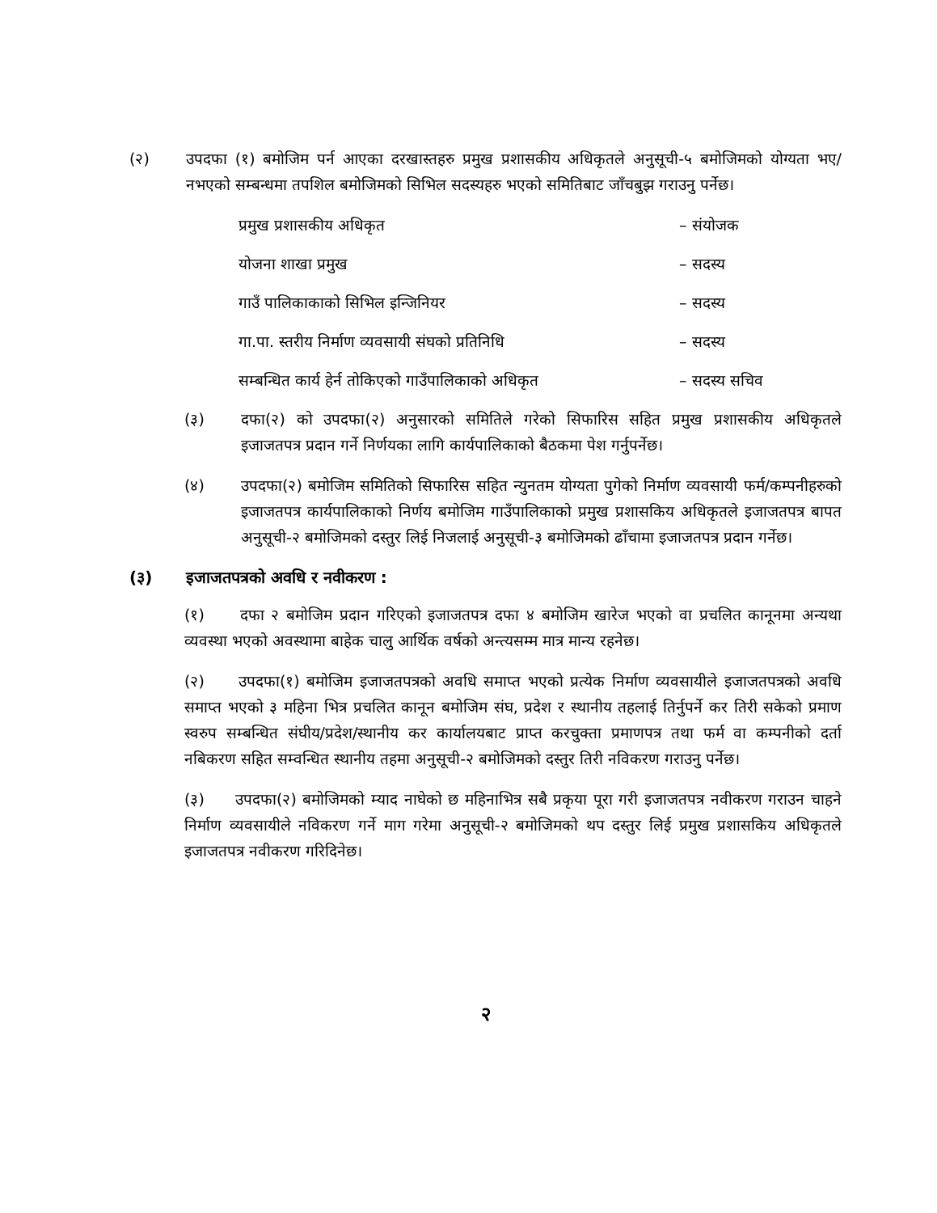(२) उपदफा (१) बमोजिम पर्न आएका दरखास्तहरु प्रमुख प्रशासकीय अधिकृतले अनुसूची-५ बमोजिमको योग्यता भए/नभएको सम्बन्धमा तपशिल बमोजिमको सिभिल सदस्यहरु भएको समितिबाट जाँचबुझ गराउनु पर्नेछ।
प्रमुख प्रशासकीय अधिकृत – संयोजक
योजना शाखा प्रमुख – सदस्य
गाउँ पालिकाकाको सिभिल इन्जिनियर – सदस्य
गा.पा. स्तरीय निर्माण व्यवसायी संघको प्रतिनिधि – सदस्य
सम्बन्धित कार्य हेर्न तोकिएको गाउँपालिकाको अधिकृत
– सदस्य सचिव
(३) दफा(२) को उपदफा(२) अनुसारको समितिले गरेको सिफारिस सहित प्रमुख प्रशासकीय अधिकृतले इजाजतपत्र प्रदान गर्ने निर्णयका लागि कार्यपालिकाको बैठकमा पेश गर्नुपर्नेछ।
(४) उपदफा(२) बमोजिम समितिको सिफारिस सहित न्युनतम योग्यता पुगेको निर्माण व्यवसायी फर्म/कम्पनीहरुको इजाजतपत्र कार्यपालिकाको निर्णय बमोजिम गाउँपालिकाको प्रमुख प्रशासकिय अधिकृतले इजाजतपत्र बापत अनुसूची-२ बमोजिमको दस्तुर लिई निजलाई अनुसूची-३ बमोजिमको ढाँचामा इजाजतपत्र प्रदान गर्नेछ।
(३) इजाजतपत्रको अवधि र नवीकरण :
(१) दफा २ बमोजिम प्रदान गरिएको इजाजतपत्र दफा ४ बमोजिम खारेज भएको वा प्रचलित कानूनमा अन्यथा व्यवस्था भएको अवस्थामा बाहेक चालु आर्थिक वर्षको अन्त्यसम्म मात्र मान्य रहनेछ।
(२) उपदफा(१) बमोजिम इजाजतपत्रको अवधि समाप्त भएको प्रत्येक निर्माण व्यवसायीले इजाजतपत्रको अवधि समाप्त भएको ३ महिना भित्र प्रचलित कानून बमोजिम संघ, प्रदेश र स्थानीय तहलाई तिर्नुपर्ने कर तिरी सकेको प्रमाण स्वरुप सम्बन्धित संघीय/प्रदेश/स्थानीय कर कार्यालयबाट प्राप्त करचुक्ता प्रमाणपत्र तथा फर्म वा कम्पनीको दर्ता नबिकरण सहित सम्वन्धित स्थानीय तहमा अनुसूची-२ बमोजिमको दस्तुर तिरी नविकरण गराउनु पर्नेछ।
(३) उपदफा(२) बमोजिमको म्याद नाघेको छ महिनाभित्र सबै प्रकृया पूरा गरी इजाजतपत्र नवीकरण गराउन चाहने निर्माण व्यवसायीले नविकरण गर्ने माग गरेमा अनुसूची-२ बमोजिमको थप दस्तुर लिई प्रमुख प्रशासकिय अधिकृतले इजाजतपत्र नवीकरण गरिदिनेछ।
२